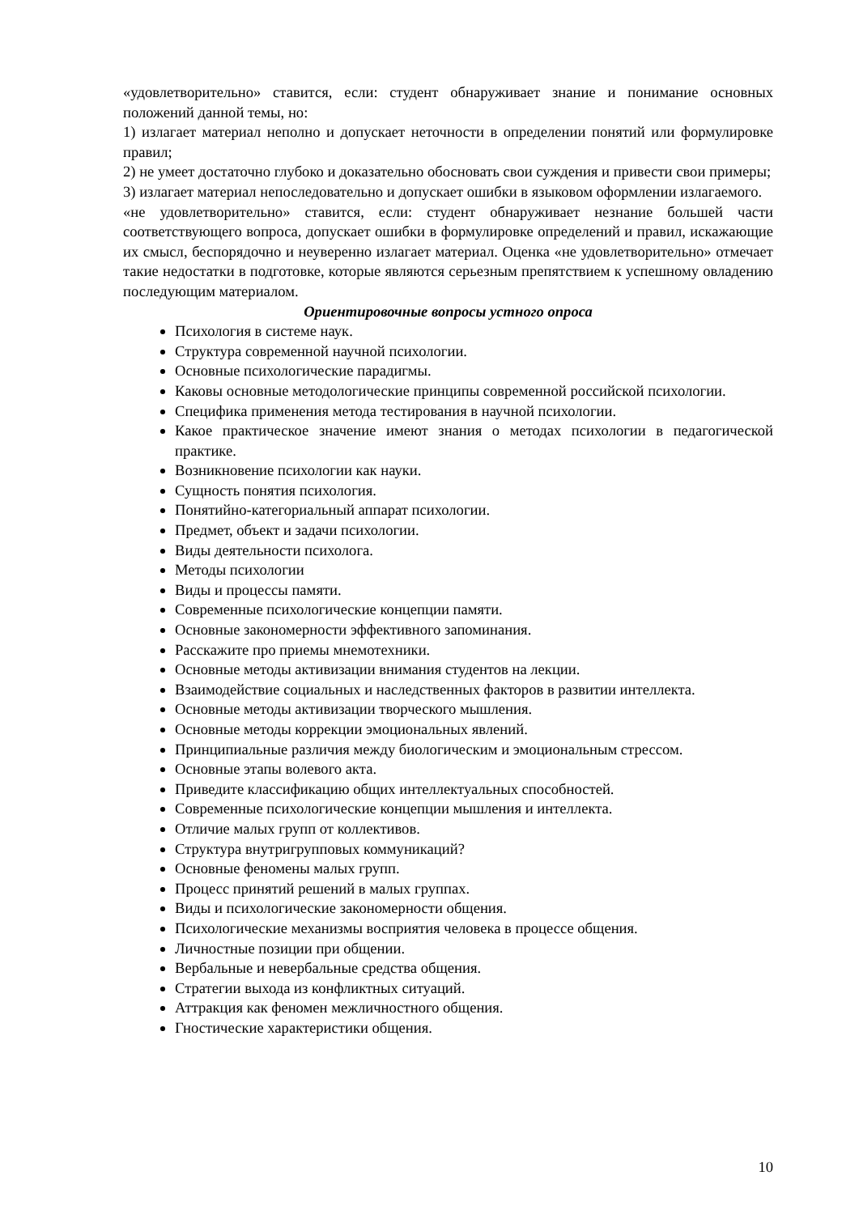«удовлетворительно» ставится, если: студент обнаруживает знание и понимание основных положений данной темы, но:
1) излагает материал неполно и допускает неточности в определении понятий или формулировке правил;
2) не умеет достаточно глубоко и доказательно обосновать свои суждения и привести свои примеры;
3) излагает материал непоследовательно и допускает ошибки в языковом оформлении излагаемого.
«не удовлетворительно» ставится, если: студент обнаруживает незнание большей части соответствующего вопроса, допускает ошибки в формулировке определений и правил, искажающие их смысл, беспорядочно и неуверенно излагает материал. Оценка «не удовлетворительно» отмечает такие недостатки в подготовке, которые являются серьезным препятствием к успешному овладению последующим материалом.
Ориентировочные вопросы устного опроса
Психология в системе наук.
Структура современной научной психологии.
Основные психологические парадигмы.
Каковы основные методологические принципы современной российской психологии.
Специфика применения метода тестирования в научной психологии.
Какое практическое значение имеют знания о методах психологии в педагогической практике.
Возникновение психологии как науки.
Сущность понятия психология.
Понятийно-категориальный аппарат психологии.
Предмет, объект и задачи психологии.
Виды деятельности психолога.
Методы психологии
Виды и процессы памяти.
Современные психологические концепции памяти.
Основные закономерности эффективного запоминания.
Расскажите про приемы мнемотехники.
Основные методы активизации внимания студентов на лекции.
Взаимодействие социальных и наследственных факторов в развитии интеллекта.
Основные методы активизации творческого мышления.
Основные методы коррекции эмоциональных явлений.
Принципиальные различия между биологическим и эмоциональным стрессом.
Основные этапы волевого акта.
Приведите классификацию общих интеллектуальных способностей.
Современные психологические концепции мышления и интеллекта.
Отличие малых групп от коллективов.
Структура внутригрупповых коммуникаций?
Основные феномены малых групп.
Процесс принятий решений в малых группах.
Виды и психологические закономерности общения.
Психологические механизмы восприятия человека в процессе общения.
Личностные позиции при общении.
Вербальные и невербальные средства общения.
Стратегии выхода из конфликтных ситуаций.
Аттракция как феномен межличностного общения.
Гностические характеристики общения.
10